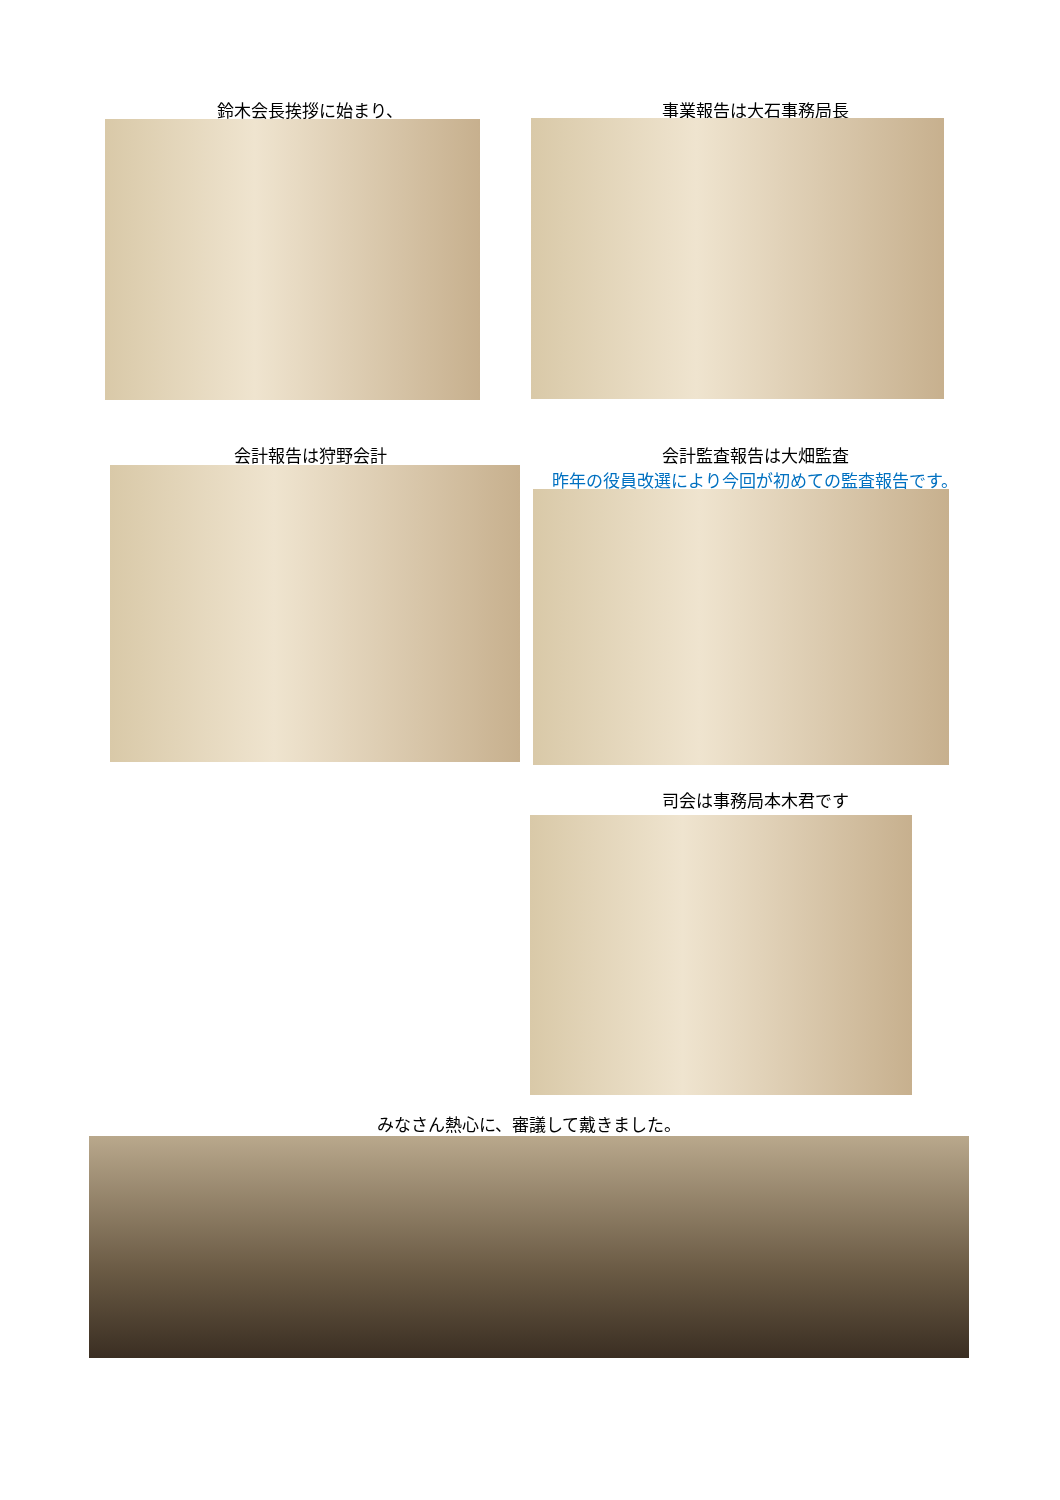鈴木会長挨拶に始まり、 事業報告は大石事務局長
会計報告は狩野会計
会計監査報告は大畑監査
昨年の役員改選により今回が初めての監査報告です。
司会は事務局本木君です
みなさん熱心に、審議して戴きました。